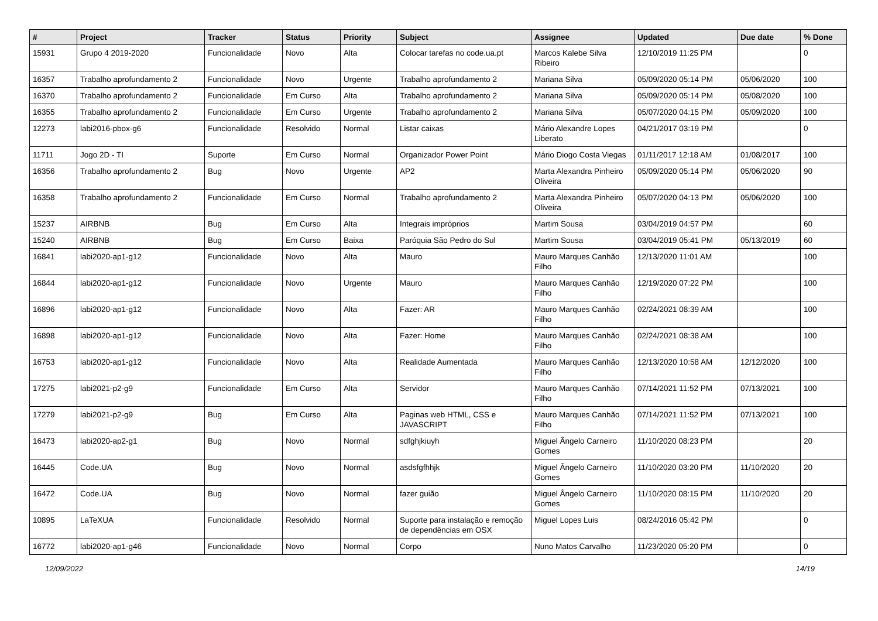| # | Project | Tracker | Status | Priority | Subject | Assignee | Updated | Due date | % Done |
| --- | --- | --- | --- | --- | --- | --- | --- | --- | --- |
| 15931 | Grupo 4 2019-2020 | Funcionalidade | Novo | Alta | Colocar tarefas no code.ua.pt | Marcos Kalebe Silva Ribeiro | 12/10/2019 11:25 PM | | 0 |
| 16357 | Trabalho aprofundamento 2 | Funcionalidade | Novo | Urgente | Trabalho aprofundamento 2 | Mariana Silva | 05/09/2020 05:14 PM | 05/06/2020 | 100 |
| 16370 | Trabalho aprofundamento 2 | Funcionalidade | Em Curso | Alta | Trabalho aprofundamento 2 | Mariana Silva | 05/09/2020 05:14 PM | 05/08/2020 | 100 |
| 16355 | Trabalho aprofundamento 2 | Funcionalidade | Em Curso | Urgente | Trabalho aprofundamento 2 | Mariana Silva | 05/07/2020 04:15 PM | 05/09/2020 | 100 |
| 12273 | labi2016-pbox-g6 | Funcionalidade | Resolvido | Normal | Listar caixas | Mário Alexandre Lopes Liberato | 04/21/2017 03:19 PM | | 0 |
| 11711 | Jogo 2D - TI | Suporte | Em Curso | Normal | Organizador Power Point | Mário Diogo Costa Viegas | 01/11/2017 12:18 AM | 01/08/2017 | 100 |
| 16356 | Trabalho aprofundamento 2 | Bug | Novo | Urgente | AP2 | Marta Alexandra Pinheiro Oliveira | 05/09/2020 05:14 PM | 05/06/2020 | 90 |
| 16358 | Trabalho aprofundamento 2 | Funcionalidade | Em Curso | Normal | Trabalho aprofundamento 2 | Marta Alexandra Pinheiro Oliveira | 05/07/2020 04:13 PM | 05/06/2020 | 100 |
| 15237 | AIRBNB | Bug | Em Curso | Alta | Integrais impróprios | Martim Sousa | 03/04/2019 04:57 PM | | 60 |
| 15240 | AIRBNB | Bug | Em Curso | Baixa | Paróquia São Pedro do Sul | Martim Sousa | 03/04/2019 05:41 PM | 05/13/2019 | 60 |
| 16841 | labi2020-ap1-g12 | Funcionalidade | Novo | Alta | Mauro | Mauro Marques Canhão Filho | 12/13/2020 11:01 AM | | 100 |
| 16844 | labi2020-ap1-g12 | Funcionalidade | Novo | Urgente | Mauro | Mauro Marques Canhão Filho | 12/19/2020 07:22 PM | | 100 |
| 16896 | labi2020-ap1-g12 | Funcionalidade | Novo | Alta | Fazer: AR | Mauro Marques Canhão Filho | 02/24/2021 08:39 AM | | 100 |
| 16898 | labi2020-ap1-g12 | Funcionalidade | Novo | Alta | Fazer: Home | Mauro Marques Canhão Filho | 02/24/2021 08:38 AM | | 100 |
| 16753 | labi2020-ap1-g12 | Funcionalidade | Novo | Alta | Realidade Aumentada | Mauro Marques Canhão Filho | 12/13/2020 10:58 AM | 12/12/2020 | 100 |
| 17275 | labi2021-p2-g9 | Funcionalidade | Em Curso | Alta | Servidor | Mauro Marques Canhão Filho | 07/14/2021 11:52 PM | 07/13/2021 | 100 |
| 17279 | labi2021-p2-g9 | Bug | Em Curso | Alta | Paginas web HTML, CSS e JAVASCRIPT | Mauro Marques Canhão Filho | 07/14/2021 11:52 PM | 07/13/2021 | 100 |
| 16473 | labi2020-ap2-g1 | Bug | Novo | Normal | sdfghjkiuyh | Miguel Ângelo Carneiro Gomes | 11/10/2020 08:23 PM | | 20 |
| 16445 | Code.UA | Bug | Novo | Normal | asdsfgfhhjk | Miguel Ângelo Carneiro Gomes | 11/10/2020 03:20 PM | 11/10/2020 | 20 |
| 16472 | Code.UA | Bug | Novo | Normal | fazer guião | Miguel Ângelo Carneiro Gomes | 11/10/2020 08:15 PM | 11/10/2020 | 20 |
| 10895 | LaTeXUA | Funcionalidade | Resolvido | Normal | Suporte para instalação e remoção de dependências em OSX | Miguel Lopes Luis | 08/24/2016 05:42 PM | | 0 |
| 16772 | labi2020-ap1-g46 | Funcionalidade | Novo | Normal | Corpo | Nuno Matos Carvalho | 11/23/2020 05:20 PM | | 0 |
12/09/2022 14/19